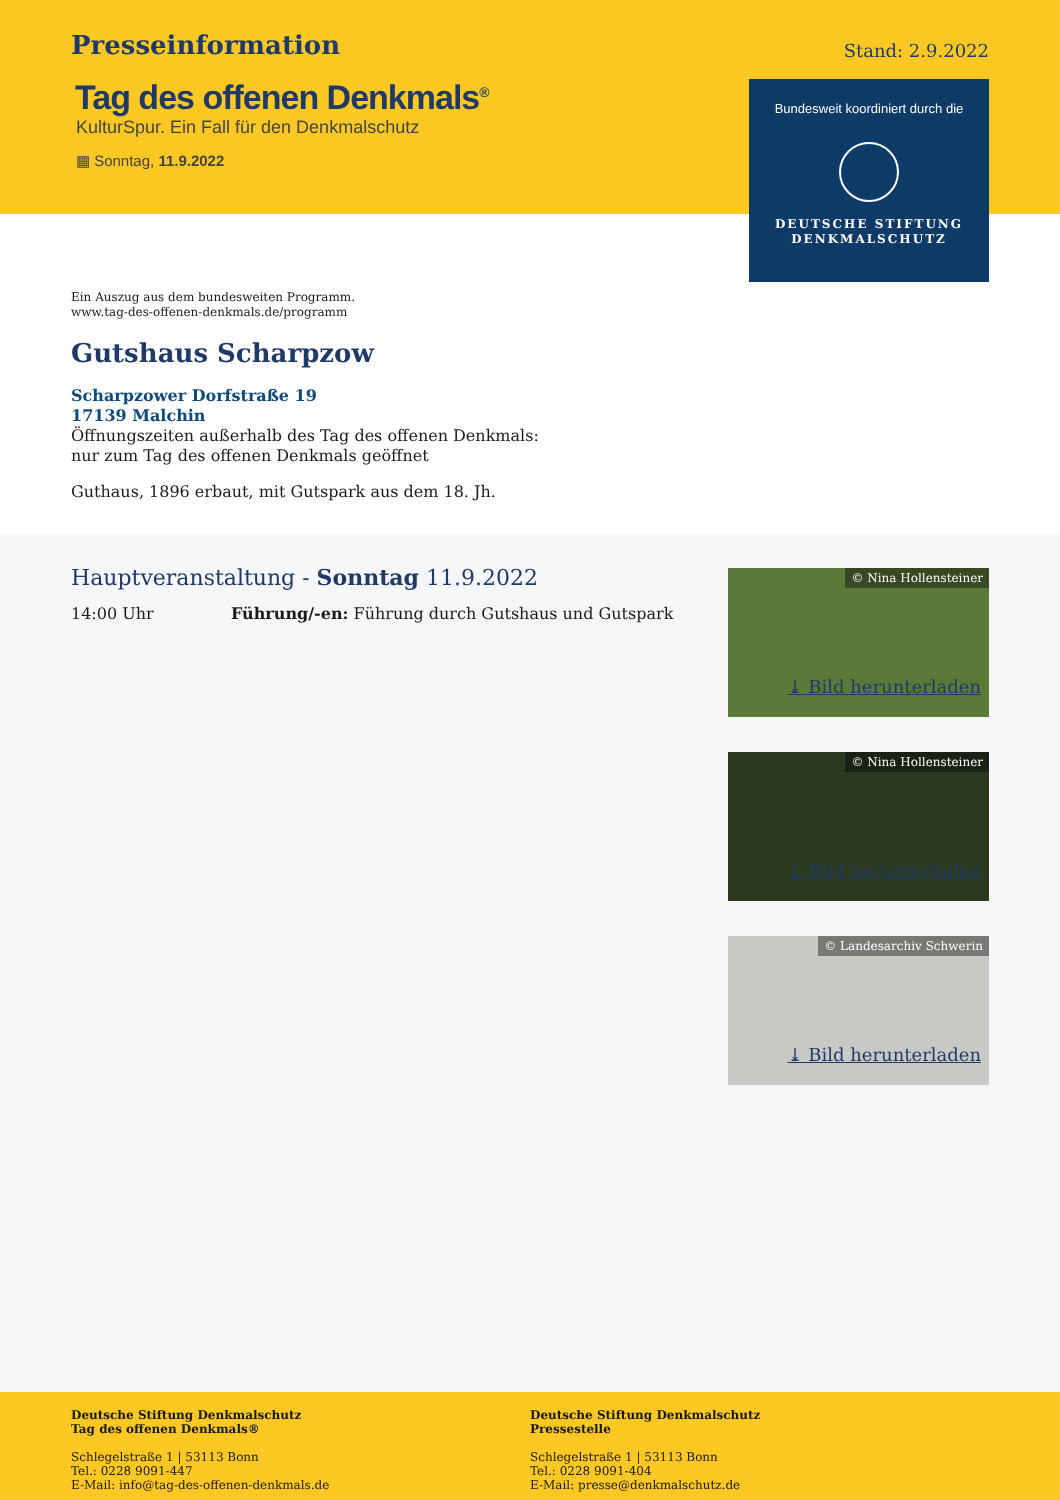Presseinformation
Stand: 2.9.2022
Tag des offenen Denkmals<sup>®</sup>
KulturSpur. Ein Fall für den Denkmalschutz
▦ Sonntag, 11.9.2022
Bundesweit koordiniert durch die
DEUTSCHE STIFTUNG
DENKMALSCHUTZ
Ein Auszug aus dem bundesweiten Programm.
www.tag-des-offenen-denkmals.de/programm
Gutshaus Scharpzow
Scharpzower Dorfstraße 19
17139 Malchin
Öffnungszeiten außerhalb des Tag des offenen Denkmals:
nur zum Tag des offenen Denkmals geöffnet
Guthaus, 1896 erbaut, mit Gutspark aus dem 18. Jh.
Hauptveranstaltung - Sonntag 11.9.2022
14:00 Uhr Führung/-en: Führung durch Gutshaus und Gutspark
© Nina Hollensteiner
⤓ Bild herunterladen
© Nina Hollensteiner
⤓ Bild herunterladen
© Landesarchiv Schwerin
⤓ Bild herunterladen
Deutsche Stiftung Denkmalschutz
Tag des offenen Denkmals®
Schlegelstraße 1 | 53113 Bonn
Tel.: 0228 9091-447
E-Mail: info@tag-des-offenen-denkmals.de
Deutsche Stiftung Denkmalschutz
Pressestelle
Schlegelstraße 1 | 53113 Bonn
Tel.: 0228 9091-404
E-Mail: presse@denkmalschutz.de